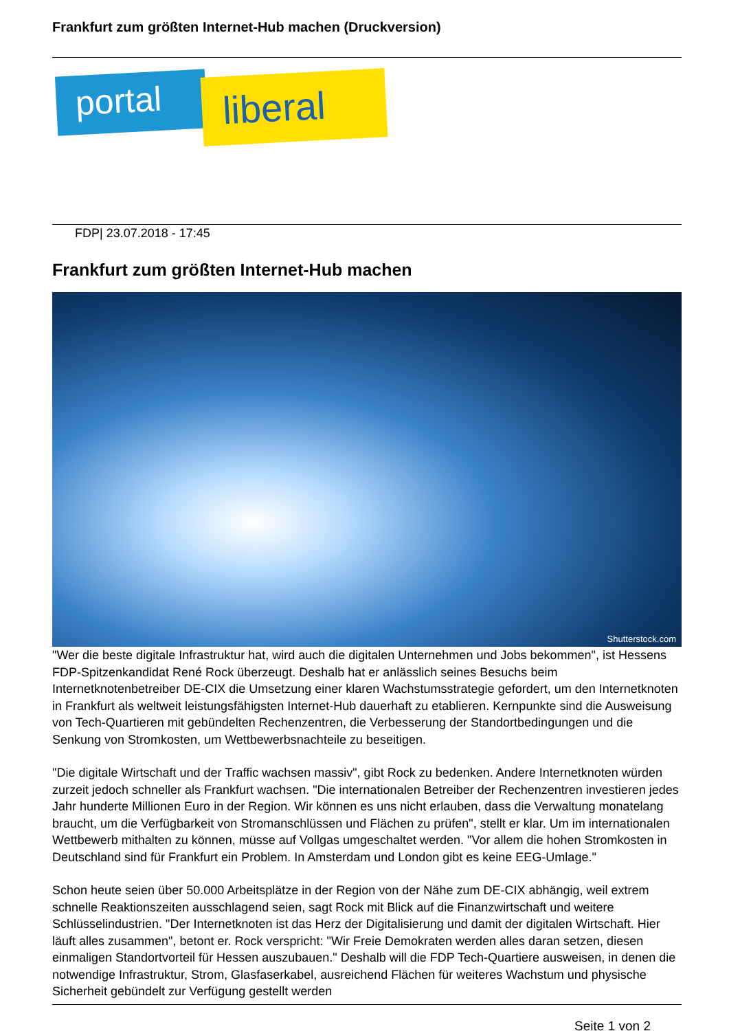Frankfurt zum größten Internet-Hub machen (Druckversion)
portal liberal
FDP| 23.07.2018 - 17:45
Frankfurt zum größten Internet-Hub machen
Shutterstock.com
"Wer die beste digitale Infrastruktur hat, wird auch die digitalen Unternehmen und Jobs bekommen", ist Hessens FDP-Spitzenkandidat René Rock überzeugt. Deshalb hat er anlässlich seines Besuchs beim Internetknotenbetreiber DE-CIX die Umsetzung einer klaren Wachstumsstrategie gefordert, um den Internetknoten in Frankfurt als weltweit leistungsfähigsten Internet-Hub dauerhaft zu etablieren. Kernpunkte sind die Ausweisung von Tech-Quartieren mit gebündelten Rechenzentren, die Verbesserung der Standortbedingungen und die Senkung von Stromkosten, um Wettbewerbsnachteile zu beseitigen.
"Die digitale Wirtschaft und der Traffic wachsen massiv", gibt Rock zu bedenken. Andere Internetknoten würden zurzeit jedoch schneller als Frankfurt wachsen. "Die internationalen Betreiber der Rechenzentren investieren jedes Jahr hunderte Millionen Euro in der Region. Wir können es uns nicht erlauben, dass die Verwaltung monatelang braucht, um die Verfügbarkeit von Stromanschlüssen und Flächen zu prüfen", stellt er klar. Um im internationalen Wettbewerb mithalten zu können, müsse auf Vollgas umgeschaltet werden. "Vor allem die hohen Stromkosten in Deutschland sind für Frankfurt ein Problem. In Amsterdam und London gibt es keine EEG-Umlage."
Schon heute seien über 50.000 Arbeitsplätze in der Region von der Nähe zum DE-CIX abhängig, weil extrem schnelle Reaktionszeiten ausschlagend seien, sagt Rock mit Blick auf die Finanzwirtschaft und weitere Schlüsselindustrien. "Der Internetknoten ist das Herz der Digitalisierung und damit der digitalen Wirtschaft. Hier läuft alles zusammen", betont er. Rock verspricht: "Wir Freie Demokraten werden alles daran setzen, diesen einmaligen Standortvorteil für Hessen auszubauen." Deshalb will die FDP Tech-Quartiere ausweisen, in denen die notwendige Infrastruktur, Strom, Glasfaserkabel, ausreichend Flächen für weiteres Wachstum und physische Sicherheit gebündelt zur Verfügung gestellt werden
Seite 1 von 2